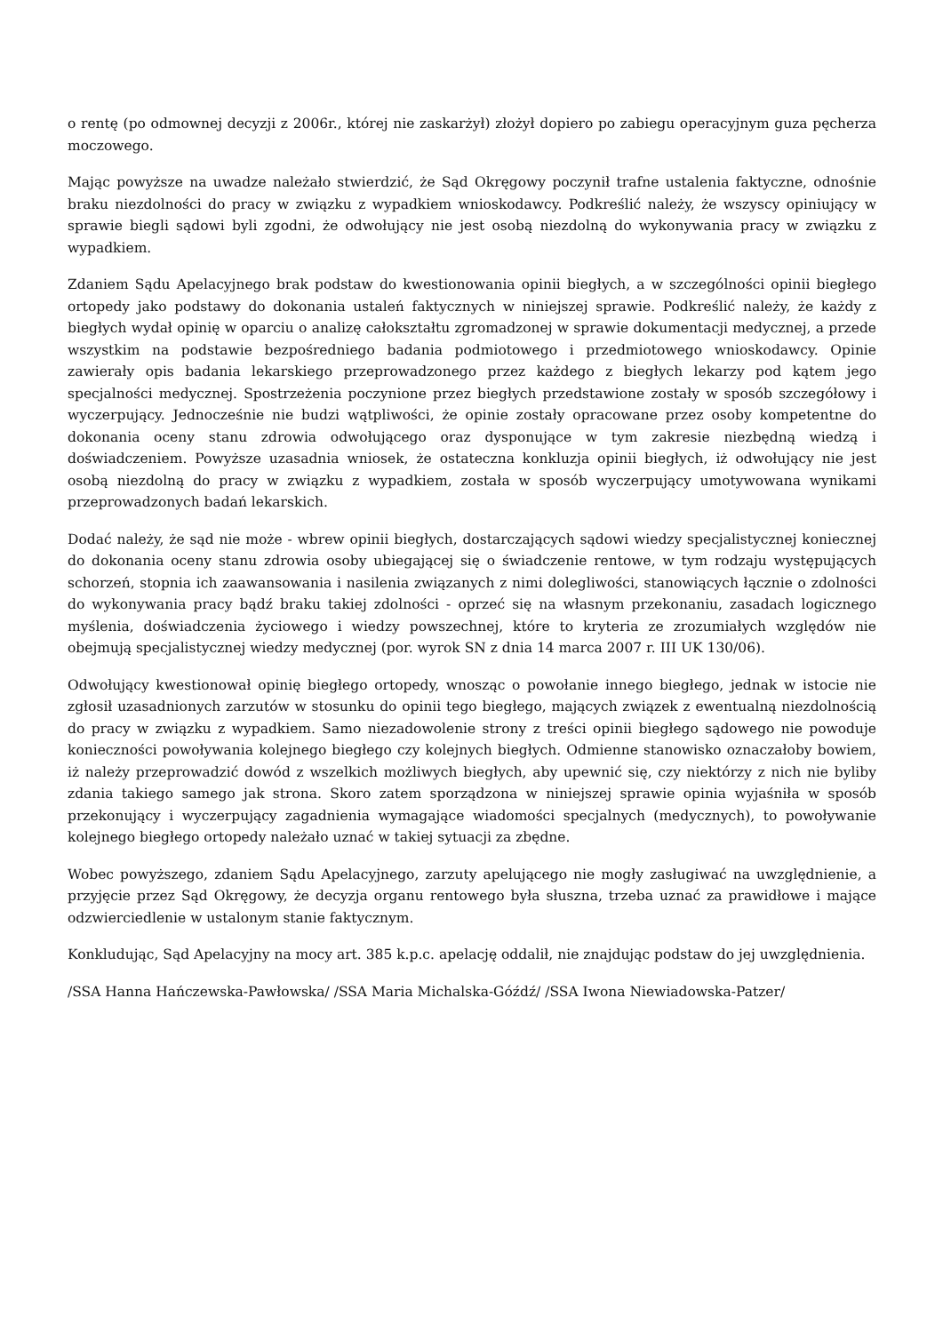o rentę (po odmownej decyzji z 2006r., której nie zaskarżył) złożył dopiero po zabiegu operacyjnym guza pęcherza moczowego.
Mając powyższe na uwadze należało stwierdzić, że Sąd Okręgowy poczynił trafne ustalenia faktyczne, odnośnie braku niezdolności do pracy w związku z wypadkiem wnioskodawcy. Podkreślić należy, że wszyscy opiniujący w sprawie biegli sądowi byli zgodni, że odwołujący nie jest osobą niezdolną do wykonywania pracy w związku z wypadkiem.
Zdaniem Sądu Apelacyjnego brak podstaw do kwestionowania opinii biegłych, a w szczególności opinii biegłego ortopedy jako podstawy do dokonania ustaleń faktycznych w niniejszej sprawie. Podkreślić należy, że każdy z biegłych wydał opinię w oparciu o analizę całokształtu zgromadzonej w sprawie dokumentacji medycznej, a przede wszystkim na podstawie bezpośredniego badania podmiotowego i przedmiotowego wnioskodawcy. Opinie zawierały opis badania lekarskiego przeprowadzonego przez każdego z biegłych lekarzy pod kątem jego specjalności medycznej. Spostrzeżenia poczynione przez biegłych przedstawione zostały w sposób szczegółowy i wyczerpujący. Jednocześnie nie budzi wątpliwości, że opinie zostały opracowane przez osoby kompetentne do dokonania oceny stanu zdrowia odwołującego oraz dysponujące w tym zakresie niezbędną wiedzą i doświadczeniem. Powyższe uzasadnia wniosek, że ostateczna konkluzja opinii biegłych, iż odwołujący nie jest osobą niezdolną do pracy w związku z wypadkiem, została w sposób wyczerpujący umotywowana wynikami przeprowadzonych badań lekarskich.
Dodać należy, że sąd nie może - wbrew opinii biegłych, dostarczających sądowi wiedzy specjalistycznej koniecznej do dokonania oceny stanu zdrowia osoby ubiegającej się o świadczenie rentowe, w tym rodzaju występujących schorzeń, stopnia ich zaawansowania i nasilenia związanych z nimi dolegliwości, stanowiących łącznie o zdolności do wykonywania pracy bądź braku takiej zdolności - oprzeć się na własnym przekonaniu, zasadach logicznego myślenia, doświadczenia życiowego i wiedzy powszechnej, które to kryteria ze zrozumiałych względów nie obejmują specjalistycznej wiedzy medycznej (por. wyrok SN z dnia 14 marca 2007 r. III UK 130/06).
Odwołujący kwestionował opinię biegłego ortopedy, wnosząc o powołanie innego biegłego, jednak w istocie nie zgłosił uzasadnionych zarzutów w stosunku do opinii tego biegłego, mających związek z ewentualną niezdolnością do pracy w związku z wypadkiem. Samo niezadowolenie strony z treści opinii biegłego sądowego nie powoduje konieczności powoływania kolejnego biegłego czy kolejnych biegłych. Odmienne stanowisko oznaczałoby bowiem, iż należy przeprowadzić dowód z wszelkich możliwych biegłych, aby upewnić się, czy niektórzy z nich nie byliby zdania takiego samego jak strona. Skoro zatem sporządzona w niniejszej sprawie opinia wyjaśniła w sposób przekonujący i wyczerpujący zagadnienia wymagające wiadomości specjalnych (medycznych), to powoływanie kolejnego biegłego ortopedy należało uznać w takiej sytuacji za zbędne.
Wobec powyższego, zdaniem Sądu Apelacyjnego, zarzuty apelującego nie mogły zasługiwać na uwzględnienie, a przyjęcie przez Sąd Okręgowy, że decyzja organu rentowego była słuszna, trzeba uznać za prawidłowe i mające odzwierciedlenie w ustalonym stanie faktycznym.
Konkludując, Sąd Apelacyjny na mocy art. 385 k.p.c. apelację oddalił, nie znajdując podstaw do jej uwzględnienia.
/SSA Hanna Hańczewska-Pawłowska/ /SSA Maria Michalska-Góźdź/ /SSA Iwona Niewiadowska-Patzer/